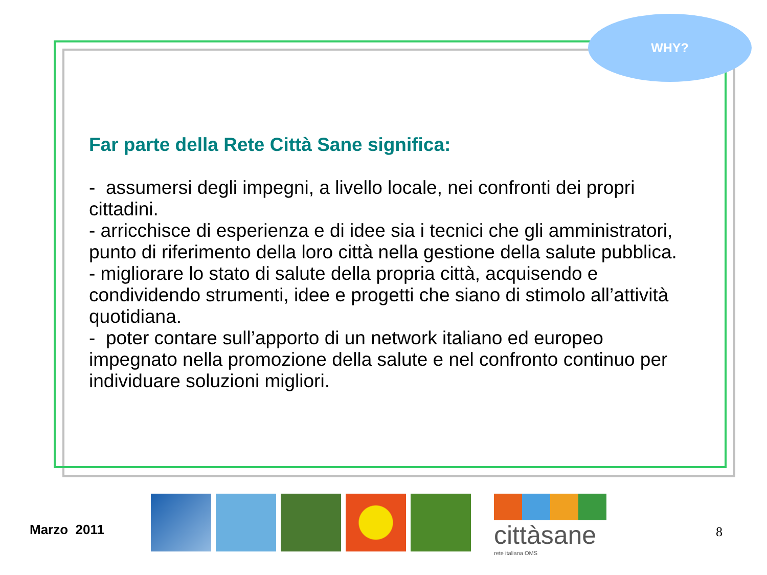WHY?
Far parte della Rete Città Sane significa:
- assumersi degli impegni, a livello locale, nei confronti dei propri cittadini.
- arricchisce di esperienza e di idee sia i tecnici che gli amministratori, punto di riferimento della loro città nella gestione della salute pubblica.
- migliorare lo stato di salute della propria città, acquisendo e condividendo strumenti, idee e progetti che siano di stimolo all’attività quotidiana.
- poter contare sull’apporto di un network italiano ed europeo impegnato nella promozione della salute e nel confronto continuo per individuare soluzioni migliori.
Marzo 2011
cittàsane
rete italiana OMS
8